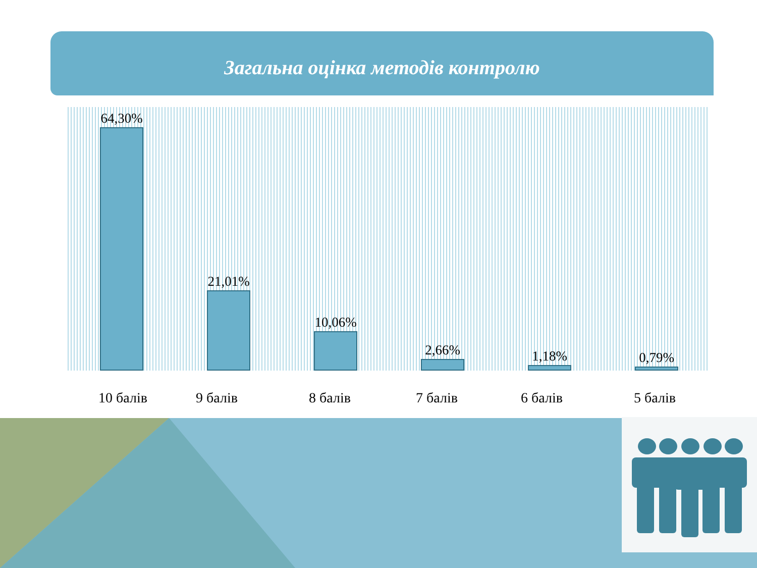Загальна оцінка методів контролю
64,30% 21,01% 10,06% 2,66% 1,18% 0,79%
10 балів 9 балів 8 балів 7 балів 6 балів 5 балів